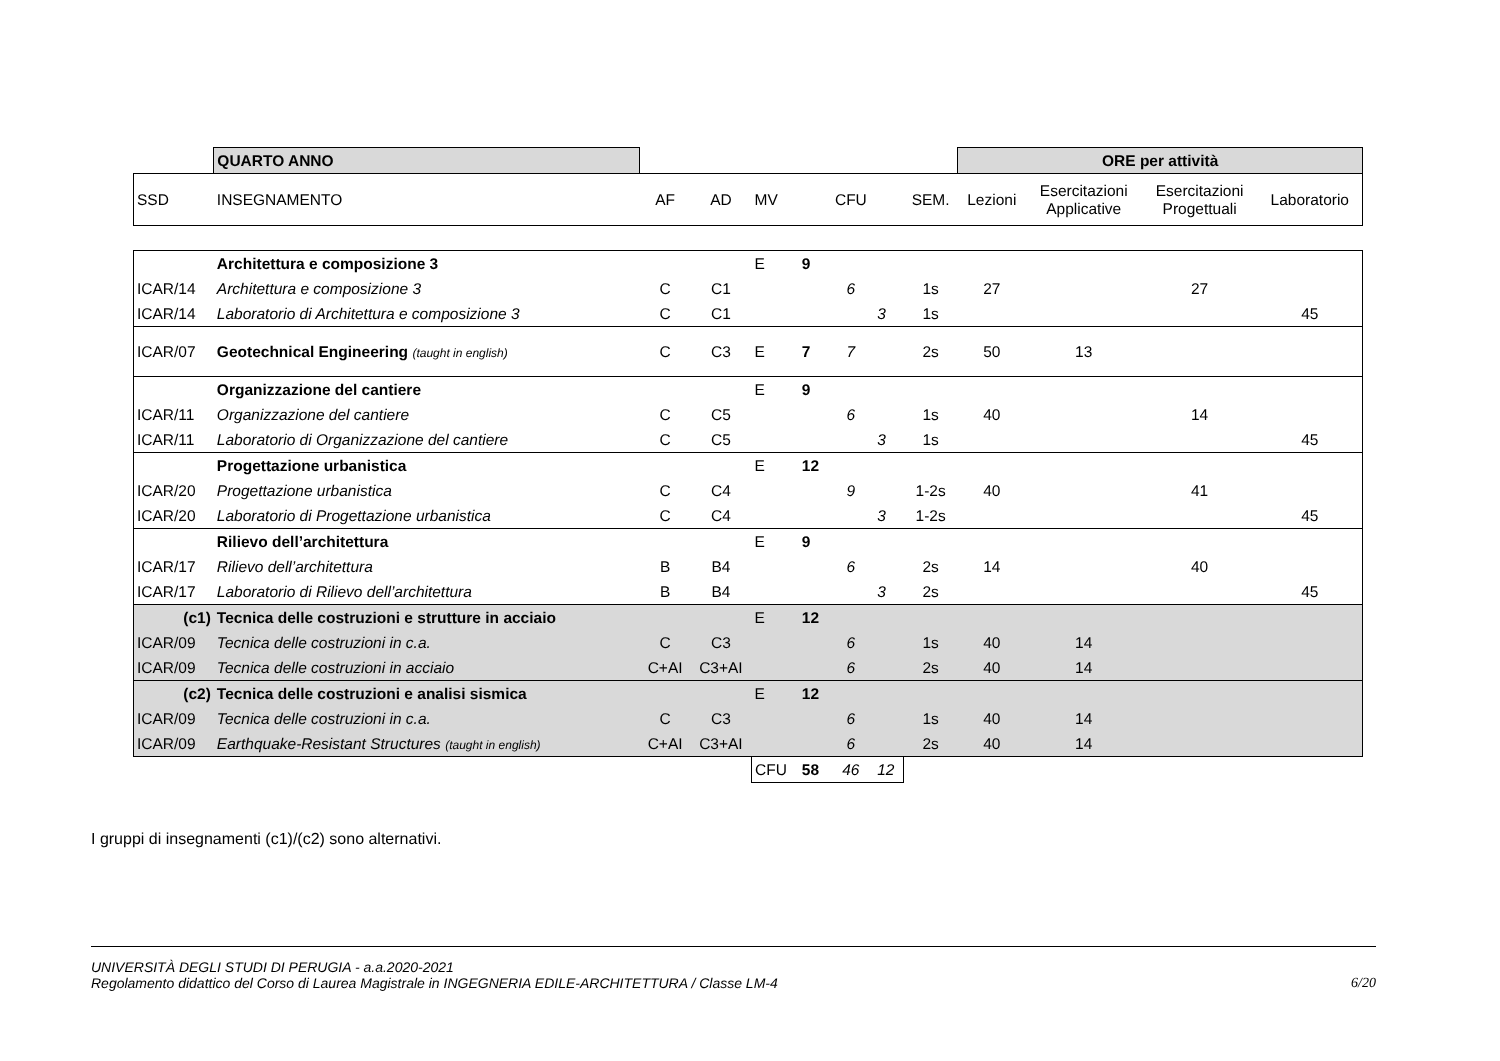| | QUARTO ANNO | | | | | | | | ORE per attività | | | |
| SSD | INSEGNAMENTO | AF | AD | MV | | CFU | | SEM. | Lezioni | Esercitazioni Applicative | Esercitazioni Progettuali | Laboratorio |
| | Architettura e composizione 3 | | | E | 9 | | | | | | | |
| ICAR/14 | Architettura e composizione 3 | C | C1 | | | 6 | | 1s | 27 | | 27 | |
| ICAR/14 | Laboratorio di Architettura e composizione 3 | C | C1 | | | | 3 | 1s | | | | 45 |
| ICAR/07 | Geotechnical Engineering (taught in english) | C | C3 | E | 7 | 7 | | 2s | 50 | 13 | | |
| | Organizzazione del cantiere | | | E | 9 | | | | | | | |
| ICAR/11 | Organizzazione del cantiere | C | C5 | | | 6 | | 1s | 40 | | 14 | |
| ICAR/11 | Laboratorio di Organizzazione del cantiere | C | C5 | | | | 3 | 1s | | | | 45 |
| | Progettazione urbanistica | | | E | 12 | | | | | | | |
| ICAR/20 | Progettazione urbanistica | C | C4 | | | 9 | | 1-2s | 40 | | 41 | |
| ICAR/20 | Laboratorio di Progettazione urbanistica | C | C4 | | | | 3 | 1-2s | | | | 45 |
| | Rilievo dell’architettura | | | E | 9 | | | | | | | |
| ICAR/17 | Rilievo dell’architettura | B | B4 | | | 6 | | 2s | 14 | | 40 | |
| ICAR/17 | Laboratorio di Rilievo dell’architettura | B | B4 | | | | 3 | 2s | | | | 45 |
| (c1) | Tecnica delle costruzioni e strutture in acciaio | | | E | 12 | | | | | | | |
| ICAR/09 | Tecnica delle costruzioni in c.a. | C | C3 | | | 6 | | 1s | 40 | 14 | | |
| ICAR/09 | Tecnica delle costruzioni in acciaio | C+AI | C3+AI | | | 6 | | 2s | 40 | 14 | | |
| (c2) | Tecnica delle costruzioni e analisi sismica | | | E | 12 | | | | | | | |
| ICAR/09 | Tecnica delle costruzioni in c.a. | C | C3 | | | 6 | | 1s | 40 | 14 | | |
| ICAR/09 | Earthquake-Resistant Structures (taught in english) | C+AI | C3+AI | | | 6 | | 2s | 40 | 14 | | |
| | | | | CFU | 58 | 46 | 12 | | | | | |
I gruppi di insegnamenti (c1)/(c2) sono alternativi.
UNIVERSITÀ DEGLI STUDI DI PERUGIA - a.a.2020-2021
Regolamento didattico del Corso di Laurea Magistrale in INGEGNERIA EDILE-ARCHITETTURA / Classe LM-4 6/20